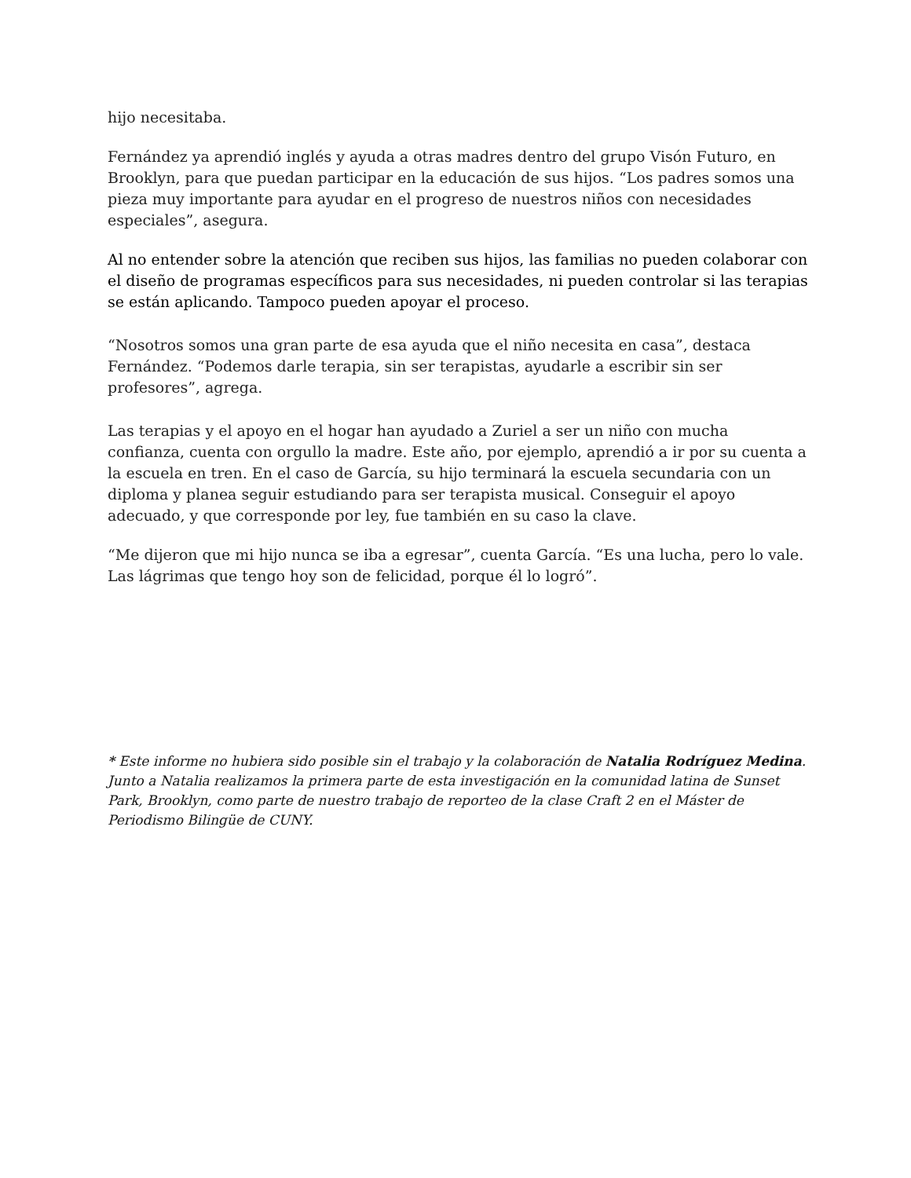hijo necesitaba.
Fernández ya aprendió inglés y ayuda a otras madres dentro del grupo Visón Futuro, en Brooklyn, para que puedan participar en la educación de sus hijos. “Los padres somos una pieza muy importante para ayudar en el progreso de nuestros niños con necesidades especiales”, asegura.
Al no entender sobre la atención que reciben sus hijos, las familias no pueden colaborar con el diseño de programas específicos para sus necesidades, ni pueden controlar si las terapias se están aplicando. Tampoco pueden apoyar el proceso.
“Nosotros somos una gran parte de esa ayuda que el niño necesita en casa”, destaca Fernández. “Podemos darle terapia, sin ser terapistas, ayudarle a escribir sin ser profesores”, agrega.
Las terapias y el apoyo en el hogar han ayudado a Zuriel a ser un niño con mucha confianza, cuenta con orgullo la madre. Este año, por ejemplo, aprendió a ir por su cuenta a la escuela en tren. En el caso de García, su hijo terminará la escuela secundaria con un diploma y planea seguir estudiando para ser terapista musical. Conseguir el apoyo adecuado, y que corresponde por ley, fue también en su caso la clave.
“Me dijeron que mi hijo nunca se iba a egresar”, cuenta García. “Es una lucha, pero lo vale. Las lágrimas que tengo hoy son de felicidad, porque él lo logró”.
* Este informe no hubiera sido posible sin el trabajo y la colaboración de Natalia Rodríguez Medina. Junto a Natalia realizamos la primera parte de esta investigación en la comunidad latina de Sunset Park, Brooklyn, como parte de nuestro trabajo de reporteo de la clase Craft 2 en el Máster de Periodismo Bilingüe de CUNY.